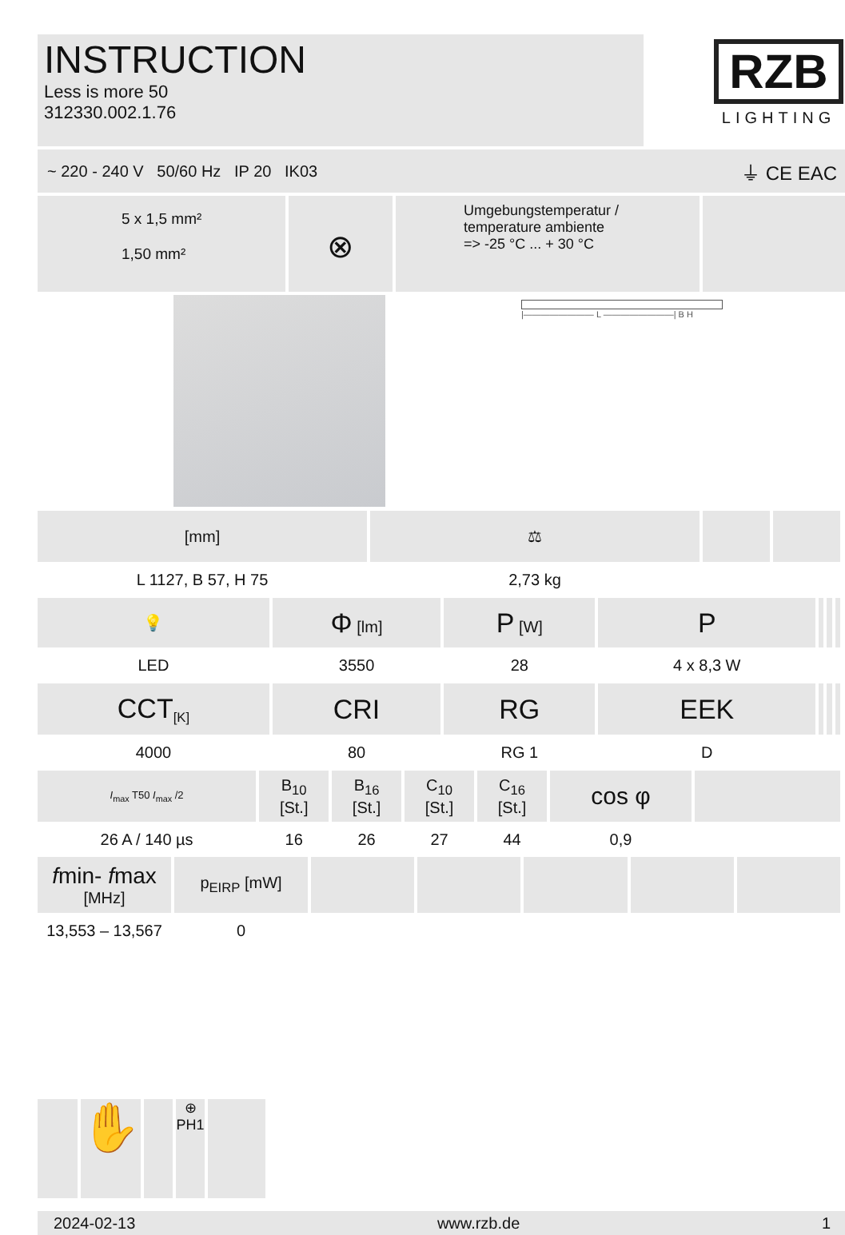INSTRUCTION
Less is more 50
312330.002.1.76
RZB
LIGHTING
~ 220 - 240 V 50/60 Hz IP 20 IK03 ⏚ CE EAC
5 x 1,5 mm²
1,50 mm²
⊗
Umgebungstemperatur /
temperature ambiente
=> -25 °C ... + 30 °C
|———————— L ————————| B H
| [mm] | ⚖ | | |
| L 1127, B 57, H 75 | 2,73 kg | | |
| 💡 | Φ [lm] | P [W] | P | | | |
| LED | 3550 | 28 | 4 x 8,3 W | | | |
| CCT<sub>[K]</sub> | CRI | RG | EEK | | | |
| 4000 | 80 | RG 1 | D | | | |
| I<sub>max</sub> T50 I<sub>max</sub> /2 | B<sub>10</sub> [St.] | B<sub>16</sub> [St.] | C<sub>10</sub> [St.] | C<sub>16</sub> [St.] | cos φ | |
| 26 A / 140 µs | 16 | 26 | 27 | 44 | 0,9 | |
| f min- f max [MHz] | p<sub>EIRP</sub> [mW] | | | | | |
| 13,553 – 13,567 | 0 | | | | | |
✋
⊕
PH1
2024-02-13 www.rzb.de 1